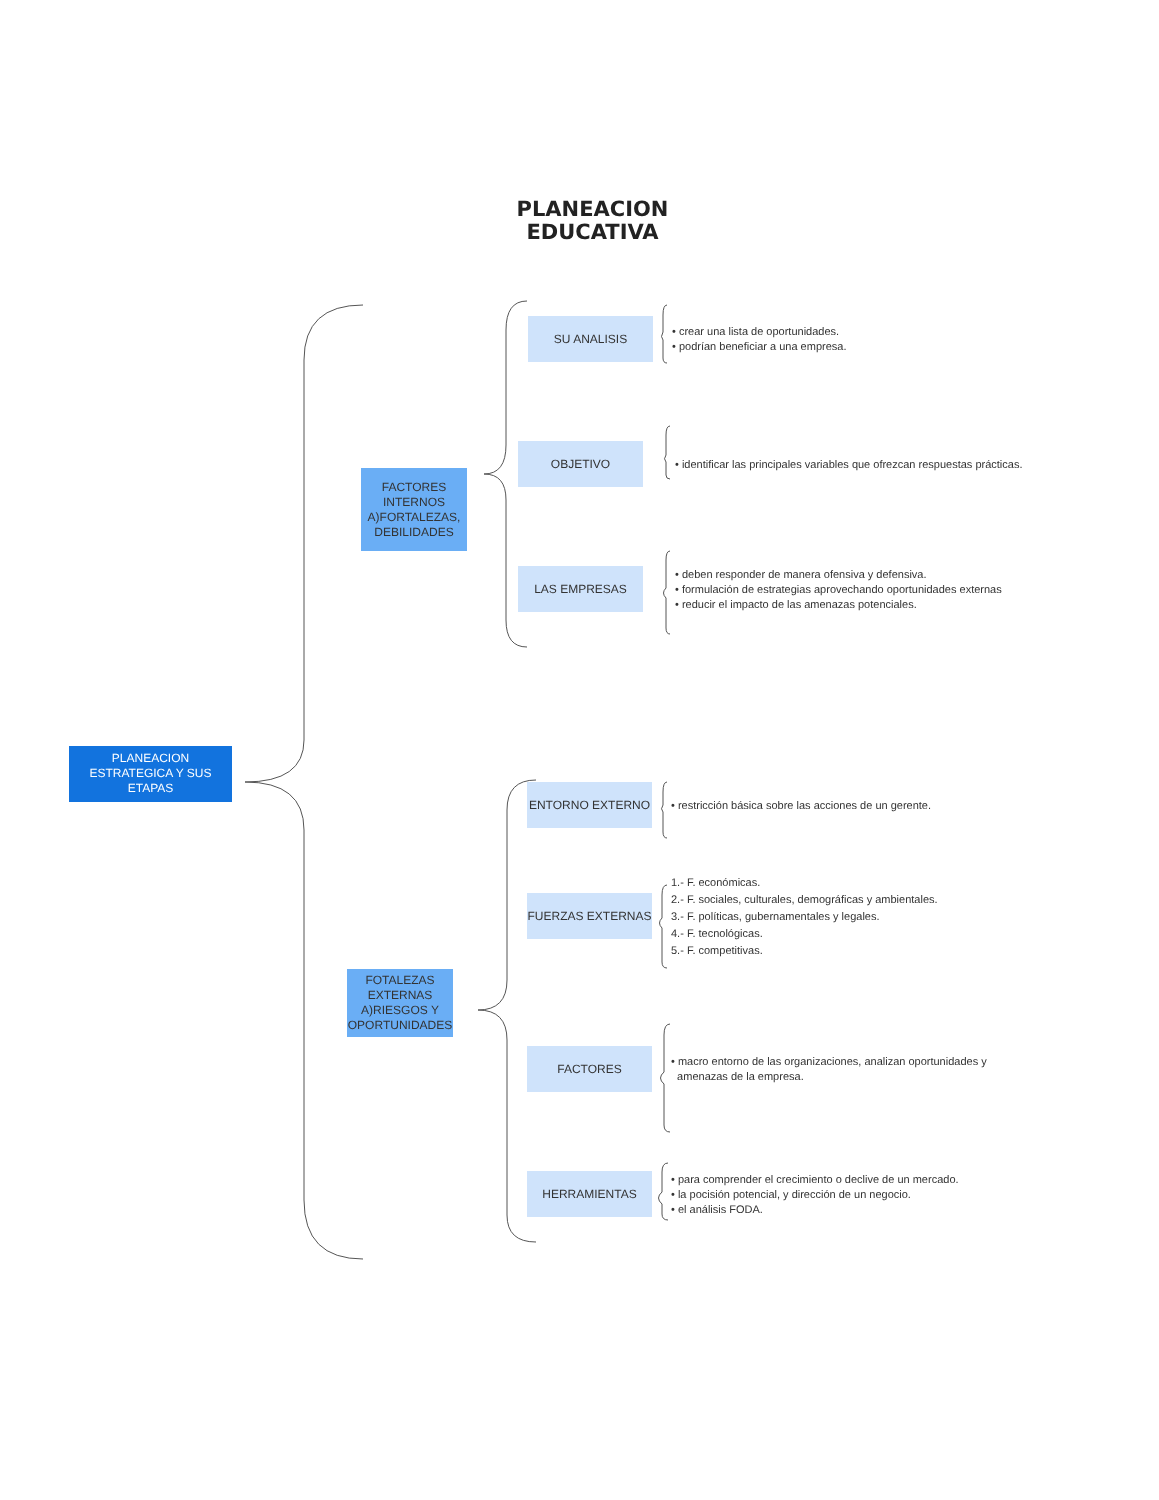PLANEACION
EDUCATIVA
PLANEACION ESTRATEGICA Y SUS ETAPAS
FACTORES INTERNOS A)FORTALEZAS, DEBILIDADES
SU ANALISIS
• crear una lista de oportunidades.
• podrían beneficiar a una empresa.
OBJETIVO
• identificar las principales variables que ofrezcan respuestas prácticas.
LAS EMPRESAS
• deben responder de manera ofensiva y defensiva.
• formulación de estrategias aprovechando oportunidades externas
• reducir el impacto de las amenazas potenciales.
FOTALEZAS EXTERNAS A)RIESGOS Y OPORTUNIDADES
ENTORNO EXTERNO
• restricción básica sobre las acciones de un gerente.
FUERZAS EXTERNAS
1.- F. económicas.
2.- F. sociales, culturales, demográficas y ambientales.
3.- F. políticas, gubernamentales y legales.
4.- F. tecnológicas.
5.- F. competitivas.
FACTORES
• macro entorno de las organizaciones, analizan oportunidades y
amenazas de la empresa.
HERRAMIENTAS
• para comprender el crecimiento o declive de un mercado.
• la pocisión potencial, y dirección de un negocio.
• el análisis FODA.